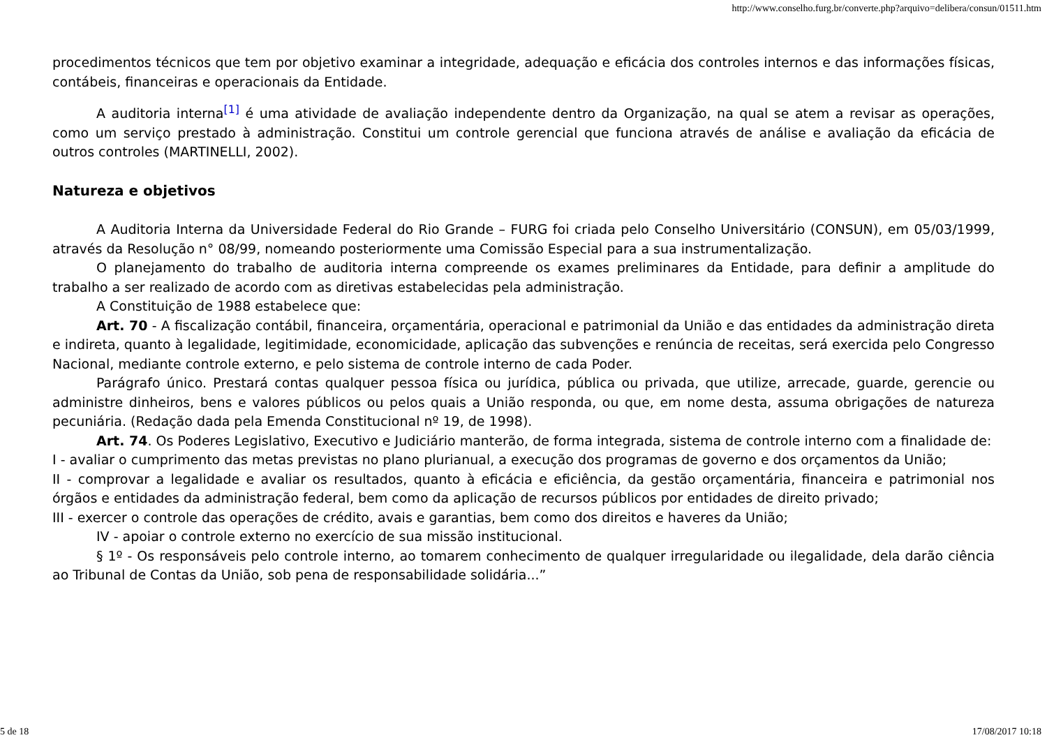http://www.conselho.furg.br/converte.php?arquivo=delibera/consun/01511.htm
procedimentos técnicos que tem por objetivo examinar a integridade, adequação e eficácia dos controles internos e das informações físicas, contábeis, financeiras e operacionais da Entidade.
A auditoria interna<sup>[1]</sup> é uma atividade de avaliação independente dentro da Organização, na qual se atem a revisar as operações, como um serviço prestado à administração. Constitui um controle gerencial que funciona através de análise e avaliação da eficácia de outros controles (MARTINELLI, 2002).
Natureza e objetivos
A Auditoria Interna da Universidade Federal do Rio Grande – FURG foi criada pelo Conselho Universitário (CONSUN), em 05/03/1999, através da Resolução n° 08/99, nomeando posteriormente uma Comissão Especial para a sua instrumentalização.
O planejamento do trabalho de auditoria interna compreende os exames preliminares da Entidade, para definir a amplitude do trabalho a ser realizado de acordo com as diretivas estabelecidas pela administração.
A Constituição de 1988 estabelece que:
Art. 70 - A fiscalização contábil, financeira, orçamentária, operacional e patrimonial da União e das entidades da administração direta e indireta, quanto à legalidade, legitimidade, economicidade, aplicação das subvenções e renúncia de receitas, será exercida pelo Congresso Nacional, mediante controle externo, e pelo sistema de controle interno de cada Poder.
Parágrafo único. Prestará contas qualquer pessoa física ou jurídica, pública ou privada, que utilize, arrecade, guarde, gerencie ou administre dinheiros, bens e valores públicos ou pelos quais a União responda, ou que, em nome desta, assuma obrigações de natureza pecuniária. (Redação dada pela Emenda Constitucional nº 19, de 1998).
Art. 74. Os Poderes Legislativo, Executivo e Judiciário manterão, de forma integrada, sistema de controle interno com a finalidade de:
I - avaliar o cumprimento das metas previstas no plano plurianual, a execução dos programas de governo e dos orçamentos da União;
II - comprovar a legalidade e avaliar os resultados, quanto à eficácia e eficiência, da gestão orçamentária, financeira e patrimonial nos órgãos e entidades da administração federal, bem como da aplicação de recursos públicos por entidades de direito privado;
III - exercer o controle das operações de crédito, avais e garantias, bem como dos direitos e haveres da União;
IV - apoiar o controle externo no exercício de sua missão institucional.
§ 1º - Os responsáveis pelo controle interno, ao tomarem conhecimento de qualquer irregularidade ou ilegalidade, dela darão ciência ao Tribunal de Contas da União, sob pena de responsabilidade solidária...”
5 de 18 17/08/2017 10:18